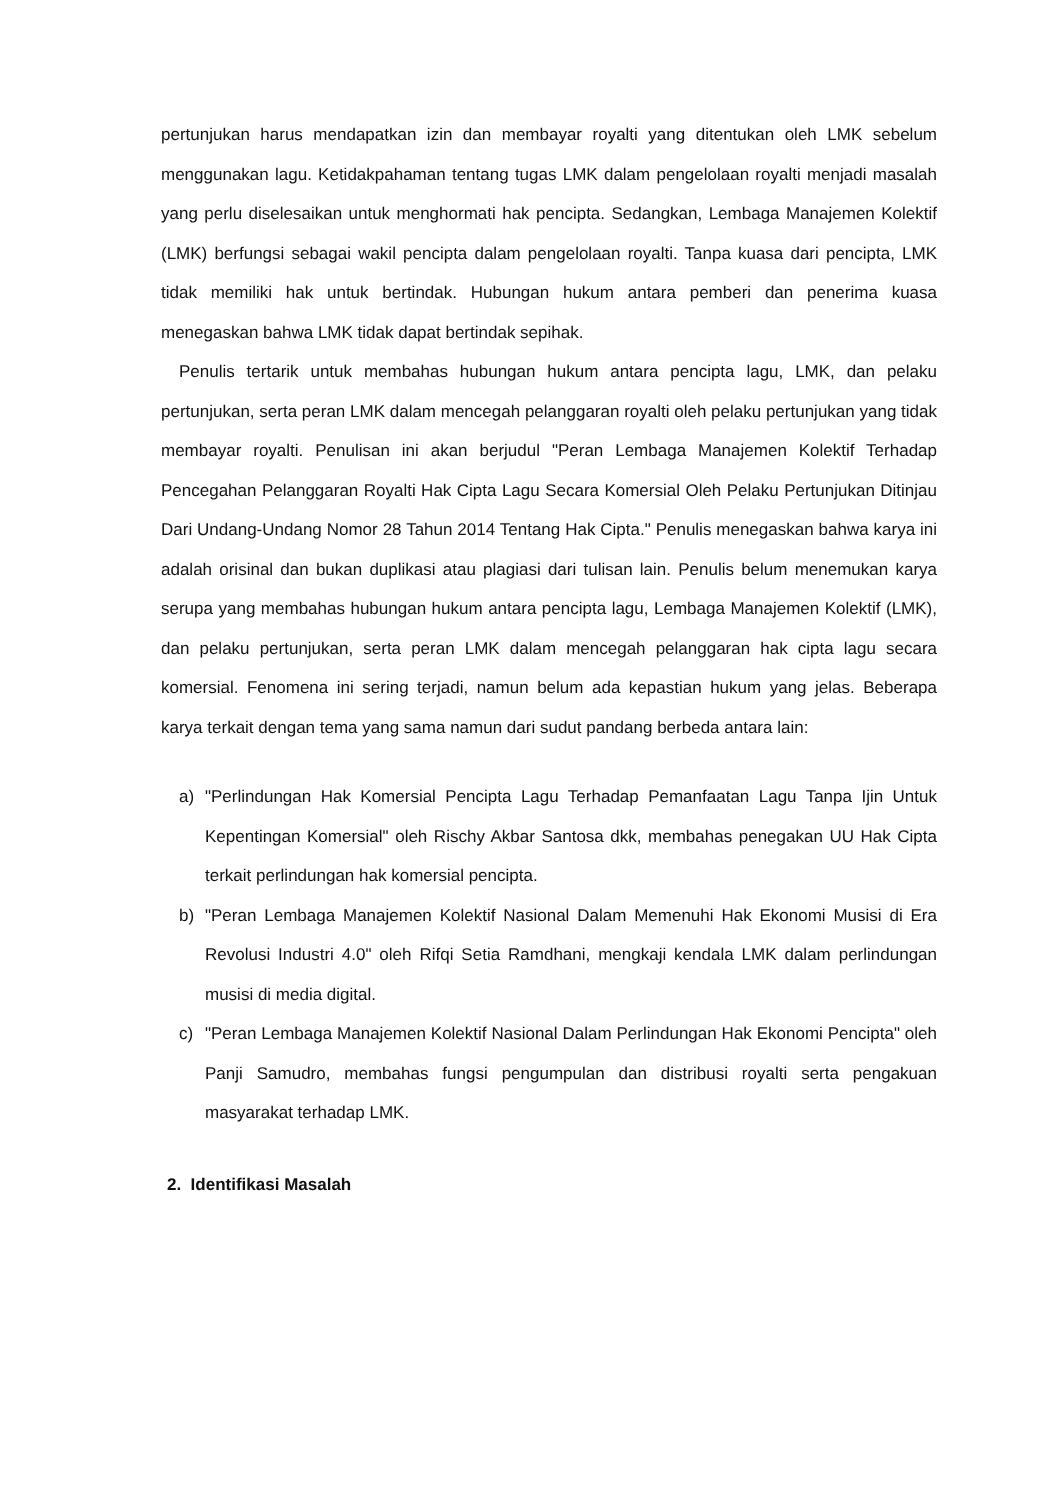pertunjukan harus mendapatkan izin dan membayar royalti yang ditentukan oleh LMK sebelum menggunakan lagu. Ketidakpahaman tentang tugas LMK dalam pengelolaan royalti menjadi masalah yang perlu diselesaikan untuk menghormati hak pencipta. Sedangkan, Lembaga Manajemen Kolektif (LMK) berfungsi sebagai wakil pencipta dalam pengelolaan royalti. Tanpa kuasa dari pencipta, LMK tidak memiliki hak untuk bertindak. Hubungan hukum antara pemberi dan penerima kuasa menegaskan bahwa LMK tidak dapat bertindak sepihak.
Penulis tertarik untuk membahas hubungan hukum antara pencipta lagu, LMK, dan pelaku pertunjukan, serta peran LMK dalam mencegah pelanggaran royalti oleh pelaku pertunjukan yang tidak membayar royalti. Penulisan ini akan berjudul "Peran Lembaga Manajemen Kolektif Terhadap Pencegahan Pelanggaran Royalti Hak Cipta Lagu Secara Komersial Oleh Pelaku Pertunjukan Ditinjau Dari Undang-Undang Nomor 28 Tahun 2014 Tentang Hak Cipta." Penulis menegaskan bahwa karya ini adalah orisinal dan bukan duplikasi atau plagiasi dari tulisan lain. Penulis belum menemukan karya serupa yang membahas hubungan hukum antara pencipta lagu, Lembaga Manajemen Kolektif (LMK), dan pelaku pertunjukan, serta peran LMK dalam mencegah pelanggaran hak cipta lagu secara komersial. Fenomena ini sering terjadi, namun belum ada kepastian hukum yang jelas. Beberapa karya terkait dengan tema yang sama namun dari sudut pandang berbeda antara lain:
a) "Perlindungan Hak Komersial Pencipta Lagu Terhadap Pemanfaatan Lagu Tanpa Ijin Untuk Kepentingan Komersial" oleh Rischy Akbar Santosa dkk, membahas penegakan UU Hak Cipta terkait perlindungan hak komersial pencipta.
b) "Peran Lembaga Manajemen Kolektif Nasional Dalam Memenuhi Hak Ekonomi Musisi di Era Revolusi Industri 4.0" oleh Rifqi Setia Ramdhani, mengkaji kendala LMK dalam perlindungan musisi di media digital.
c) "Peran Lembaga Manajemen Kolektif Nasional Dalam Perlindungan Hak Ekonomi Pencipta" oleh Panji Samudro, membahas fungsi pengumpulan dan distribusi royalti serta pengakuan masyarakat terhadap LMK.
2. Identifikasi Masalah